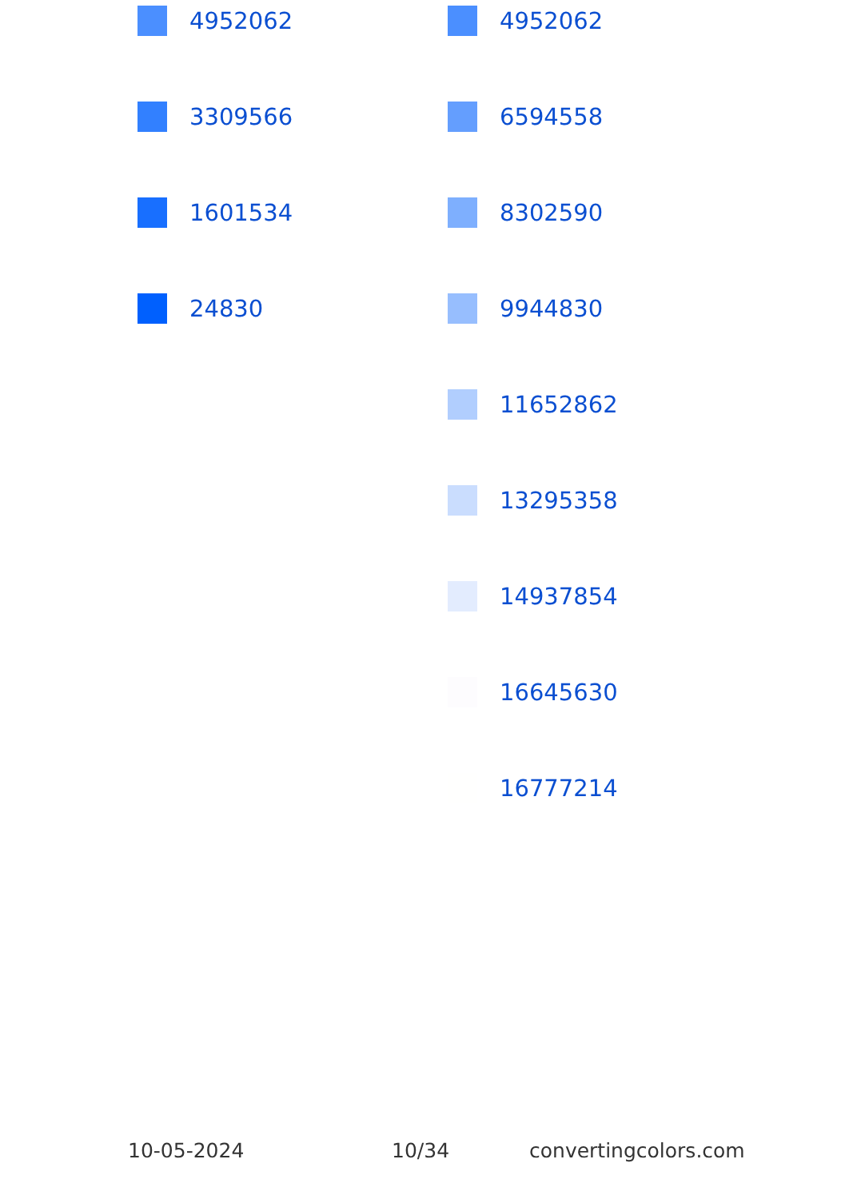4952062
3309566
1601534
24830
4952062
6594558
8302590
9944830
11652862
13295358
14937854
16645630
16777214
10-05-2024 10/34 convertingcolors.com